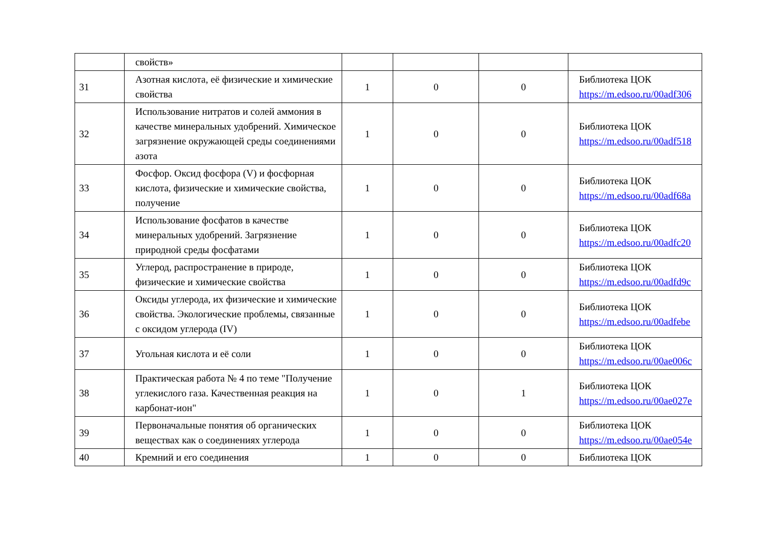| | свойств» | | | | |
| 31 | Азотная кислота, её физические и химические свойства | 1 | 0 | 0 | Библиотека ЦОК https://m.edsoo.ru/00adf306 |
| 32 | Использование нитратов и солей аммония в качестве минеральных удобрений. Химическое загрязнение окружающей среды соединениями азота | 1 | 0 | 0 | Библиотека ЦОК https://m.edsoo.ru/00adf518 |
| 33 | Фосфор. Оксид фосфора (V) и фосфорная кислота, физические и химические свойства, получение | 1 | 0 | 0 | Библиотека ЦОК https://m.edsoo.ru/00adf68a |
| 34 | Использование фосфатов в качестве минеральных удобрений. Загрязнение природной среды фосфатами | 1 | 0 | 0 | Библиотека ЦОК https://m.edsoo.ru/00adfc20 |
| 35 | Углерод, распространение в природе, физические и химические свойства | 1 | 0 | 0 | Библиотека ЦОК https://m.edsoo.ru/00adfd9c |
| 36 | Оксиды углерода, их физические и химические свойства. Экологические проблемы, связанные с оксидом углерода (IV) | 1 | 0 | 0 | Библиотека ЦОК https://m.edsoo.ru/00adfebe |
| 37 | Угольная кислота и её соли | 1 | 0 | 0 | Библиотека ЦОК https://m.edsoo.ru/00ae006c |
| 38 | Практическая работа № 4 по теме "Получение углекислого газа. Качественная реакция на карбонат-ион" | 1 | 0 | 1 | Библиотека ЦОК https://m.edsoo.ru/00ae027e |
| 39 | Первоначальные понятия об органических веществах как о соединениях углерода | 1 | 0 | 0 | Библиотека ЦОК https://m.edsoo.ru/00ae054e |
| 40 | Кремний и его соединения | 1 | 0 | 0 | Библиотека ЦОК |